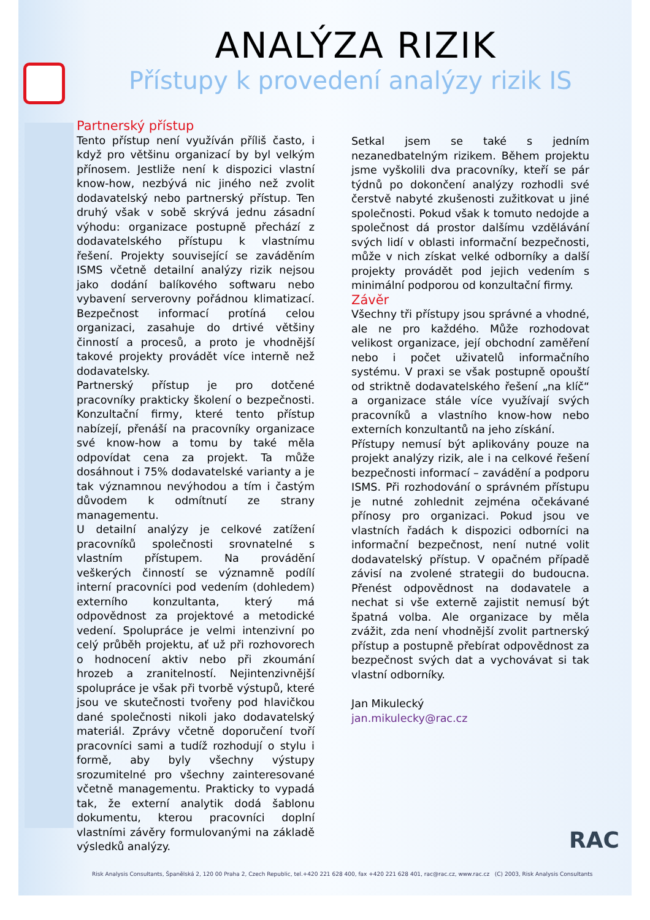ANALÝZA RIZIK
Přístupy k provedení analýzy rizik IS
Partnerský přístup
Tento přístup není využíván příliš často, i když pro většinu organizací by byl velkým přínosem. Jestliže není k dispozici vlastní know-how, nezbývá nic jiného než zvolit dodavatelský nebo partnerský přístup. Ten druhý však v sobě skrývá jednu zásadní výhodu: organizace postupně přechází z dodavatelského přístupu k vlastnímu řešení. Projekty související se zaváděním ISMS včetně detailní analýzy rizik nejsou jako dodání balíkového softwaru nebo vybavení serverovny pořádnou klimatizací. Bezpečnost informací protíná celou organizaci, zasahuje do drtivé většiny činností a procesů, a proto je vhodnější takové projekty provádět více interně než dodavatelsky.
Partnerský přístup je pro dotčené pracovníky prakticky školení o bezpečnosti. Konzultační firmy, které tento přístup nabízejí, přenáší na pracovníky organizace své know-how a tomu by také měla odpovídat cena za projekt. Ta může dosáhnout i 75% dodavatelské varianty a je tak významnou nevýhodou a tím i častým důvodem k odmítnutí ze strany managementu.
U detailní analýzy je celkové zatížení pracovníků společnosti srovnatelné s vlastním přístupem. Na provádění veškerých činností se významně podílí interní pracovníci pod vedením (dohledem) externího konzultanta, který má odpovědnost za projektové a metodické vedení. Spolupráce je velmi intenzivní po celý průběh projektu, ať už při rozhovorech o hodnocení aktiv nebo při zkoumání hrozeb a zranitelností. Nejintenzivnější spolupráce je však při tvorbě výstupů, které jsou ve skutečnosti tvořeny pod hlavičkou dané společnosti nikoli jako dodavatelský materiál. Zprávy včetně doporučení tvoří pracovníci sami a tudíž rozhodují o stylu i formě, aby byly všechny výstupy srozumitelné pro všechny zainteresované včetně managementu. Prakticky to vypadá tak, že externí analytik dodá šablonu dokumentu, kterou pracovníci doplní vlastními závěry formulovanými na základě výsledků analýzy.
Setkal jsem se také s jedním nezanedbatelným rizikem. Během projektu jsme vyškolili dva pracovníky, kteří se pár týdnů po dokončení analýzy rozhodli své čerstvě nabyté zkušenosti zužitkovat u jiné společnosti. Pokud však k tomuto nedojde a společnost dá prostor dalšímu vzdělávání svých lidí v oblasti informační bezpečnosti, může v nich získat velké odborníky a další projekty provádět pod jejich vedením s minimální podporou od konzultační firmy.
Závěr
Všechny tři přístupy jsou správné a vhodné, ale ne pro každého. Může rozhodovat velikost organizace, její obchodní zaměření nebo i počet uživatelů informačního systému. V praxi se však postupně opouští od striktně dodavatelského řešení „na klíč“ a organizace stále více využívají svých pracovníků a vlastního know-how nebo externích konzultantů na jeho získání.
Přístupy nemusí být aplikovány pouze na projekt analýzy rizik, ale i na celkové řešení bezpečnosti informací – zavádění a podporu ISMS. Při rozhodování o správném přístupu je nutné zohlednit zejména očekávané přínosy pro organizaci. Pokud jsou ve vlastních řadách k dispozici odborníci na informační bezpečnost, není nutné volit dodavatelský přístup. V opačném případě závisí na zvolené strategii do budoucna. Přenést odpovědnost na dodavatele a nechat si vše externě zajistit nemusí být špatná volba. Ale organizace by měla zvážit, zda není vhodnější zvolit partnerský přístup a postupně přebírat odpovědnost za bezpečnost svých dat a vychovávat si tak vlastní odborníky.
Jan Mikulecký
jan.mikulecky@rac.cz
RAC
Risk Analysis Consultants, Španělská 2, 120 00 Praha 2, Czech Republic, tel.+420 221 628 400, fax +420 221 628 401, rac@rac.cz, www.rac.cz (C) 2003, Risk Analysis Consultants